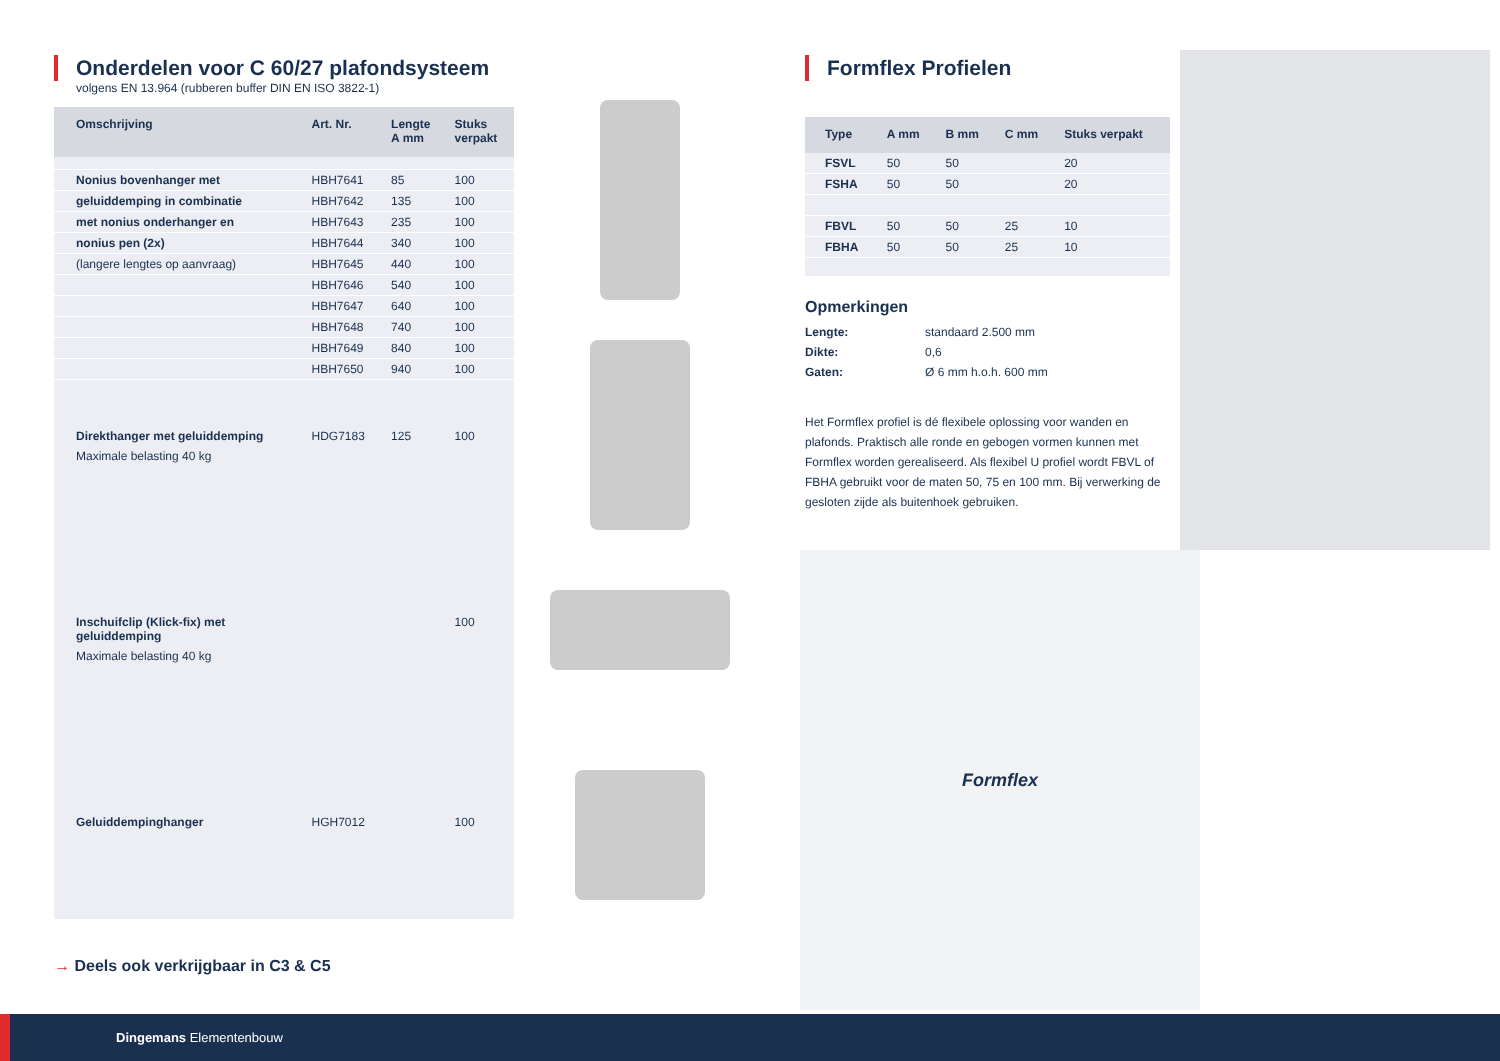Onderdelen voor C 60/27 plafondsysteem
volgens EN 13.964 (rubberen buffer DIN EN ISO 3822-1)
| Omschrijving | Art. Nr. | Lengte A mm | Stuks verpakt |
| --- | --- | --- | --- |
| Nonius bovenhanger met | HBH7641 | 85 | 100 |
| geluiddemping in combinatie | HBH7642 | 135 | 100 |
| met nonius onderhanger en | HBH7643 | 235 | 100 |
| nonius pen (2x) | HBH7644 | 340 | 100 |
| (langere lengtes op aanvraag) | HBH7645 | 440 | 100 |
| | HBH7646 | 540 | 100 |
| | HBH7647 | 640 | 100 |
| | HBH7648 | 740 | 100 |
| | HBH7649 | 840 | 100 |
| | HBH7650 | 940 | 100 |
| Direkthanger met geluiddemping | HDG7183 | 125 | 100 |
| Maximale belasting 40 kg | | | |
| Inschuifclip (Klick-fix) met geluiddemping | | | 100 |
| Maximale belasting 40 kg | | | |
| Geluiddempinghanger | HGH7012 | | 100 |
Formflex Profielen
| Type | A mm | B mm | C mm | Stuks verpakt |
| --- | --- | --- | --- | --- |
| FSVL | 50 | 50 | | 20 |
| FSHA | 50 | 50 | | 20 |
| FBVL | 50 | 50 | 25 | 10 |
| FBHA | 50 | 50 | 25 | 10 |
Opmerkingen
| Lengte: | standaard 2.500 mm |
| Dikte: | 0,6 |
| Gaten: | Ø 6 mm h.o.h. 600 mm |
Het Formflex profiel is dé flexibele oplossing voor wanden en plafonds. Praktisch alle ronde en gebogen vormen kunnen met Formflex worden gerealiseerd. Als flexibel U profiel wordt FBVL of FBHA gebruikt voor de maten 50, 75 en 100 mm. Bij verwerking de gesloten zijde als buitenhoek gebruiken.
Formflex
→ Deels ook verkrijgbaar in C3 & C5
Dingemans Elementenbouw